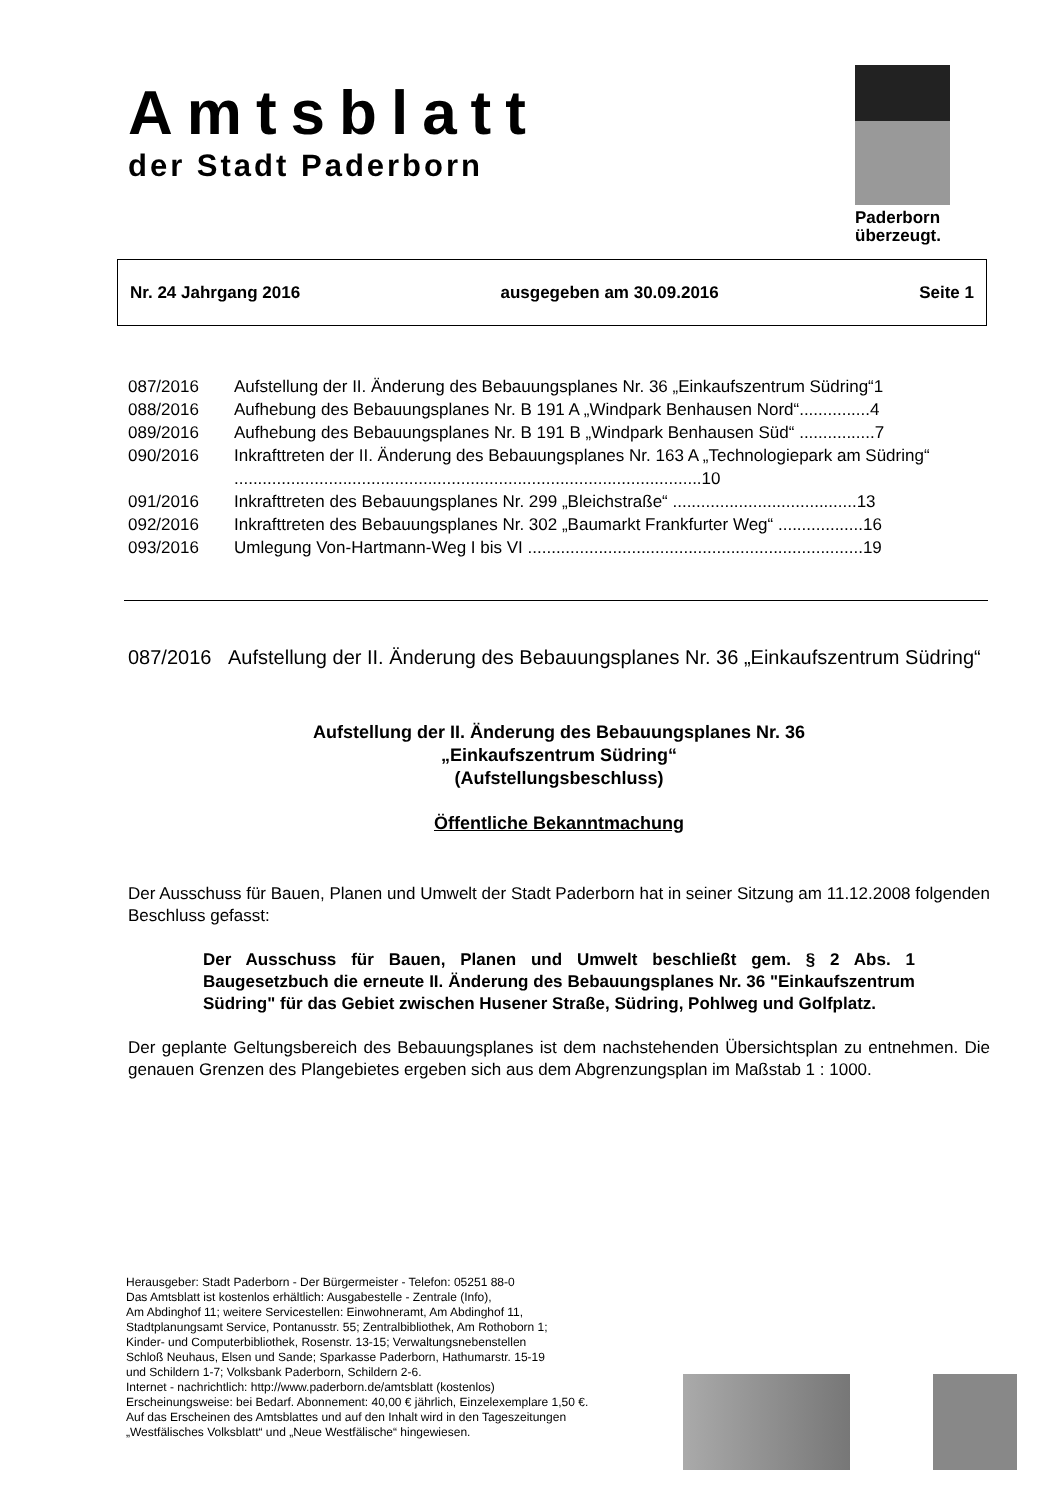Amtsblatt
der Stadt Paderborn
Paderborn
überzeugt.
Nr. 24 Jahrgang 2016 ausgegeben am 30.09.2016 Seite 1
087/2016 Aufstellung der II. Änderung des Bebauungsplanes Nr. 36 „Einkaufszentrum Südring“1
088/2016 Aufhebung des Bebauungsplanes Nr. B 191 A „Windpark Benhausen Nord“...............4
089/2016 Aufhebung des Bebauungsplanes Nr. B 191 B „Windpark Benhausen Süd“ ................7
090/2016 Inkrafttreten der II. Änderung des Bebauungsplanes Nr. 163 A „Technologiepark am Südring“ ...................................................................................................10
091/2016 Inkrafttreten des Bebauungsplanes Nr. 299 „Bleichstraße“ .......................................13
092/2016 Inkrafttreten des Bebauungsplanes Nr. 302 „Baumarkt Frankfurter Weg“ ..................16
093/2016 Umlegung Von-Hartmann-Weg I bis VI .......................................................................19
087/2016 Aufstellung der II. Änderung des Bebauungsplanes Nr. 36 „Einkaufszentrum Südring“
Aufstellung der II. Änderung des Bebauungsplanes Nr. 36
„Einkaufszentrum Südring“
(Aufstellungsbeschluss)
Öffentliche Bekanntmachung
Der Ausschuss für Bauen, Planen und Umwelt der Stadt Paderborn hat in seiner Sitzung am 11.12.2008 folgenden Beschluss gefasst:
Der Ausschuss für Bauen, Planen und Umwelt beschließt gem. § 2 Abs. 1 Baugesetzbuch die erneute II. Änderung des Bebauungsplanes Nr. 36 "Einkaufszentrum Südring" für das Gebiet zwischen Husener Straße, Südring, Pohlweg und Golfplatz.
Der geplante Geltungsbereich des Bebauungsplanes ist dem nachstehenden Übersichtsplan zu entnehmen. Die genauen Grenzen des Plangebietes ergeben sich aus dem Abgrenzungsplan im Maßstab 1 : 1000.
Herausgeber: Stadt Paderborn - Der Bürgermeister - Telefon: 05251 88-0
Das Amtsblatt ist kostenlos erhältlich: Ausgabestelle - Zentrale (Info),
Am Abdinghof 11; weitere Servicestellen: Einwohneramt, Am Abdinghof 11,
Stadtplanungsamt Service, Pontanusstr. 55; Zentralbibliothek, Am Rothoborn 1;
Kinder- und Computerbibliothek, Rosenstr. 13-15; Verwaltungsnebenstellen
Schloß Neuhaus, Elsen und Sande; Sparkasse Paderborn, Hathumarstr. 15-19
und Schildern 1-7; Volksbank Paderborn, Schildern 2-6.
Internet - nachrichtlich: http://www.paderborn.de/amtsblatt (kostenlos)
Erscheinungsweise: bei Bedarf. Abonnement: 40,00 € jährlich, Einzelexemplare 1,50 €.
Auf das Erscheinen des Amtsblattes und auf den Inhalt wird in den Tageszeitungen
„Westfälisches Volksblatt“ und „Neue Westfälische“ hingewiesen.